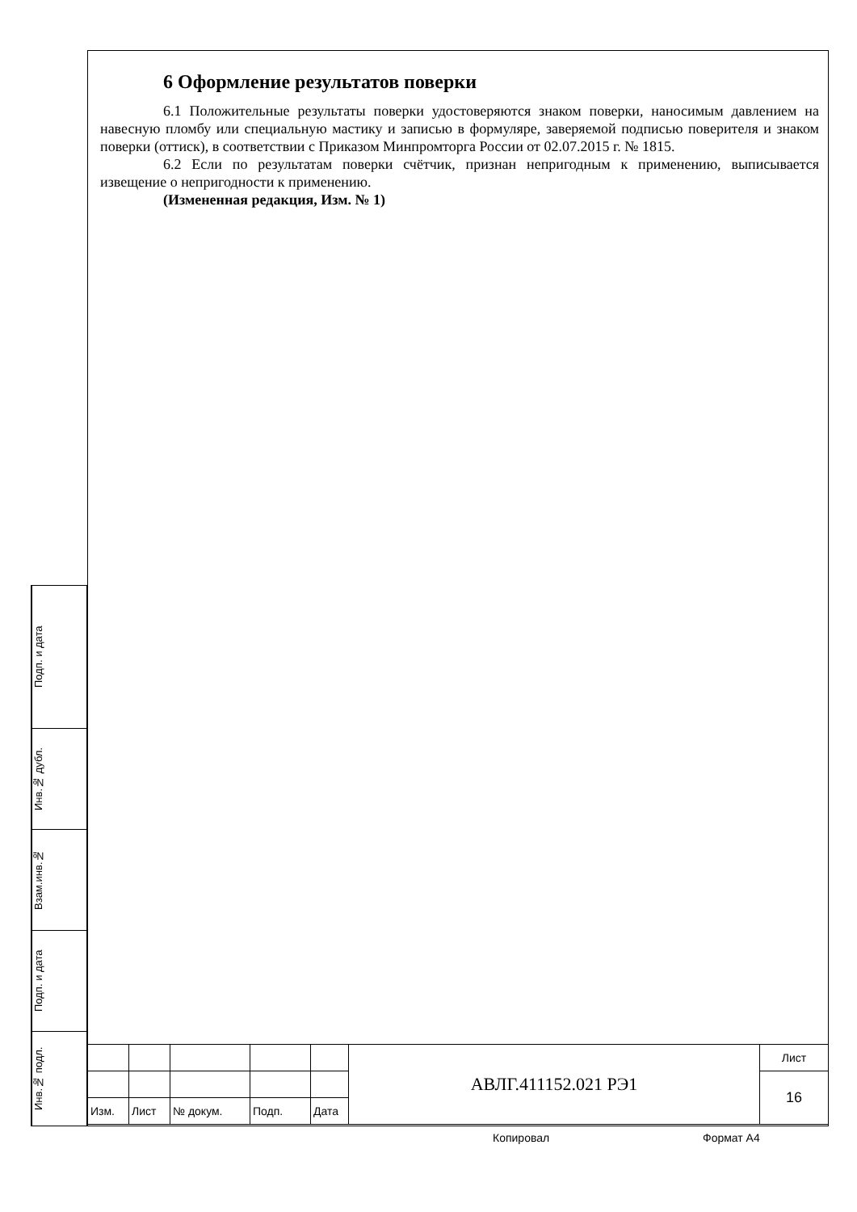6 Оформление результатов поверки
6.1 Положительные результаты поверки удостоверяются знаком поверки, наносимым давлением на навесную пломбу или специальную мастику и записью в формуляре, заверяемой подписью поверителя и знаком поверки (оттиск), в соответствии с Приказом Минпромторга России от 02.07.2015 г. № 1815.
6.2 Если по результатам поверки счётчик, признан непригодным к применению, выписывается извещение о непригодности к применению.
(Измененная редакция, Изм. № 1)
Подп. и дата
Инв.№ дубл.
Взам.инв.№
Подп. и дата
Инв.№ подл.
| | | | | | АВЛГ.411152.021 РЭ1 | Лист |
| | | | | | | 16 |
| Изм. | Лист | № докум. | Подп. | Дата | | |
Копировал Формат А4